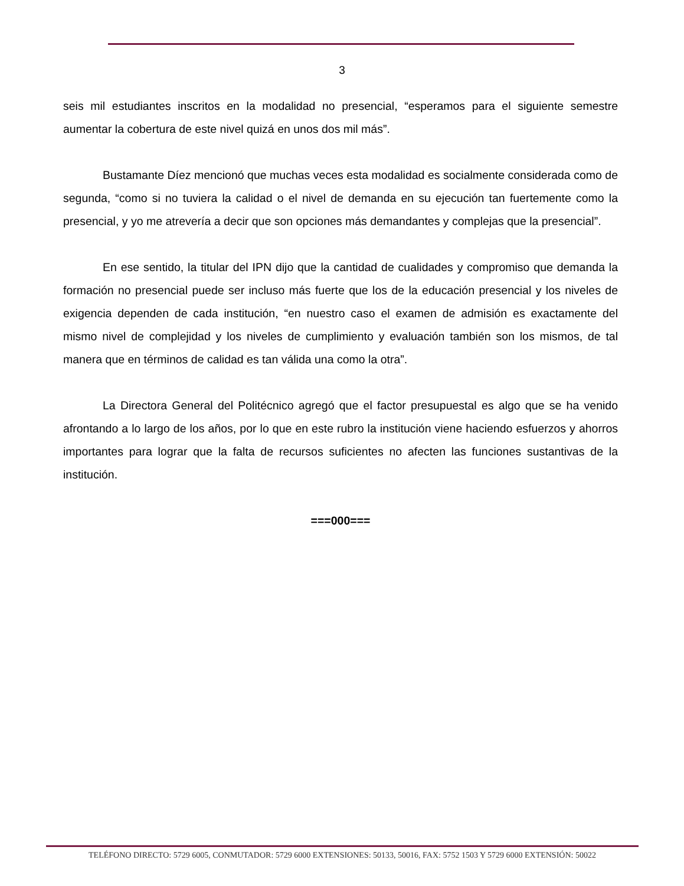3
seis mil estudiantes inscritos en la modalidad no presencial, “esperamos para el siguiente semestre aumentar la cobertura de este nivel quizá en unos dos mil más”.
Bustamante Díez mencionó que muchas veces esta modalidad es socialmente considerada como de segunda, “como si no tuviera la calidad o el nivel de demanda en su ejecución tan fuertemente como la presencial, y yo me atrevería a decir que son opciones más demandantes y complejas que la presencial”.
En ese sentido, la titular del IPN dijo que la cantidad de cualidades y compromiso que demanda la formación no presencial puede ser incluso más fuerte que los de la educación presencial y los niveles de exigencia dependen de cada institución, “en nuestro caso el examen de admisión es exactamente del mismo nivel de complejidad y los niveles de cumplimiento y evaluación también son los mismos, de tal manera que en términos de calidad es tan válida una como la otra”.
La Directora General del Politécnico agregó que el factor presupuestal es algo que se ha venido afrontando a lo largo de los años, por lo que en este rubro la institución viene haciendo esfuerzos y ahorros importantes para lograr que la falta de recursos suficientes no afecten las funciones sustantivas de la institución.
===000===
TELÉFONO DIRECTO: 5729 6005, CONMUTADOR: 5729 6000 EXTENSIONES: 50133, 50016, FAX: 5752 1503 Y 5729 6000 EXTENSIÓN: 50022